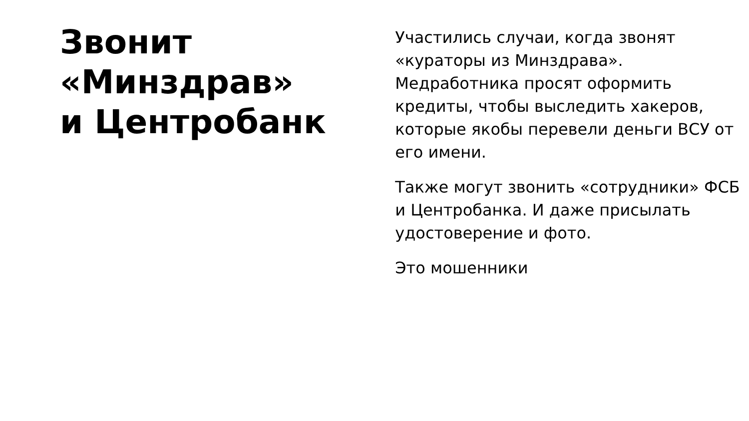Звонит
«Минздрав»
и Центробанк
Участились случаи, когда звонят «кураторы из Минздрава». Медработника просят оформить кредиты, чтобы выследить хакеров, которые якобы перевели деньги ВСУ от его имени.
Также могут звонить «сотрудники» ФСБ и Центробанка. И даже присылать удостоверение и фото.
Это мошенники